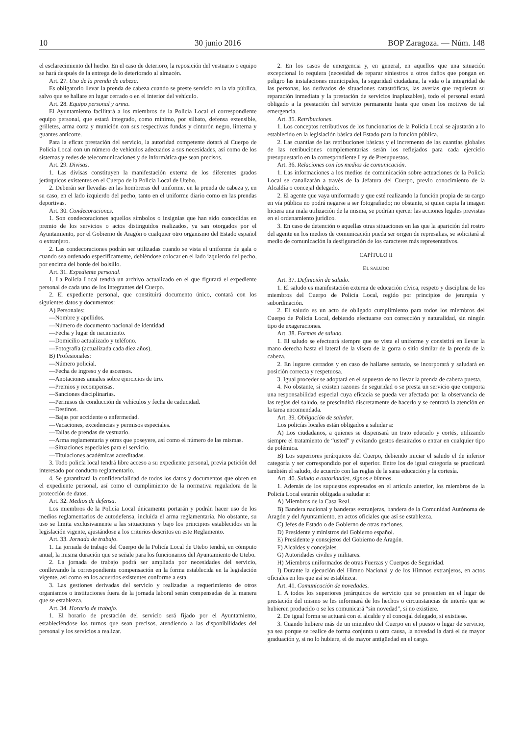10 30 junio 2016 BOP Zaragoza. — Núm. 148
el esclarecimiento del hecho. En el caso de deterioro, la reposición del vestuario o equipo se hará después de la entrega de lo deteriorado al almacén.
Art. 27. Uso de la prenda de cabeza.
Es obligatorio llevar la prenda de cabeza cuando se preste servicio en la vía pública, salvo que se hallare en lugar cerrado o en el interior del vehículo.
Art. 28. Equipo personal y arma.
El Ayuntamiento facilitará a los miembros de la Policía Local el correspondiente equipo personal, que estará integrado, como mínimo, por silbato, defensa extensible, grilletes, arma corta y munición con sus respectivas fundas y cinturón negro, linterna y guantes anticorte.
Para la eficaz prestación del servicio, la autoridad competente dotará al Cuerpo de Policía Local con un número de vehículos adecuados a sus necesidades, así como de los sistemas y redes de telecomunicaciones y de informática que sean precisos.
Art. 29. Divisas.
1. Las divisas constituyen la manifestación externa de los diferentes grados jerárquicos existentes en el Cuerpo de la Policía Local de Utebo.
2. Deberán ser llevadas en las hombreras del uniforme, en la prenda de cabeza y, en su caso, en el lado izquierdo del pecho, tanto en el uniforme diario como en las prendas deportivas.
Art. 30. Condecoraciones.
1. Son condecoraciones aquellos símbolos o insignias que han sido concedidas en premio de los servicios o actos distinguidos realizados, ya san otorgados por el Ayuntamiento, por el Gobierno de Aragón o cualquier otro organismo del Estado español o extranjero.
2. Las condecoraciones podrán ser utilizadas cuando se vista el uniforme de gala o cuando sea ordenado específicamente, debiéndose colocar en el lado izquierdo del pecho, por encima del borde del bolsillo.
Art. 31. Expediente personal.
1. La Policía Local tendrá un archivo actualizado en el que figurará el expediente personal de cada uno de los integrantes del Cuerpo.
2. El expediente personal, que constituirá documento único, contará con los siguientes datos y documentos:
A) Personales:
—Nombre y apellidos.
—Número de documento nacional de identidad.
—Fecha y lugar de nacimiento.
—Domicilio actualizado y teléfono.
—Fotografía (actualizada cada diez años).
B) Profesionales:
—Número policial.
—Fecha de ingreso y de ascensos.
—Anotaciones anuales sobre ejercicios de tiro.
—Premios y recompensas.
—Sanciones disciplinarias.
—Permisos de conducción de vehículos y fecha de caducidad.
—Destinos.
—Bajas por accidente o enfermedad.
—Vacaciones, excedencias y permisos especiales.
—Tallas de prendas de vestuario.
—Arma reglamentaria y otras que poseyere, así como el número de las mismas.
—Situaciones especiales para el servicio.
—Titulaciones académicas acreditadas.
3. Todo policía local tendrá libre acceso a su expediente personal, previa petición del interesado por conducto reglamentario.
4. Se garantizará la confidencialidad de todos los datos y documentos que obren en el expediente personal, así como el cumplimiento de la normativa reguladora de la protección de datos.
Art. 32. Medios de defensa.
Los miembros de la Policía Local únicamente portarán y podrán hacer uso de los medios reglamentarios de autodefensa, incluida el arma reglamentaria. No obstante, su uso se limita exclusivamente a las situaciones y bajo los principios establecidos en la legislación vigente, ajustándose a los criterios descritos en este Reglamento.
Art. 33. Jornada de trabajo.
1. La jornada de trabajo del Cuerpo de la Policía Local de Utebo tendrá, en cómputo anual, la misma duración que se señale para los funcionarios del Ayuntamiento de Utebo.
2. La jornada de trabajo podrá ser ampliada por necesidades del servicio, conllevando la correspondiente compensación en la forma establecida en la legislación vigente, así como en los acuerdos existentes conforme a esta.
3. Las gestiones derivadas del servicio y realizadas a requerimiento de otros organismos o instituciones fuera de la jornada laboral serán compensadas de la manera que se establezca.
Art. 34. Horario de trabajo.
1. El horario de prestación del servicio será fijado por el Ayuntamiento, estableciéndose los turnos que sean precisos, atendiendo a las disponibilidades del personal y los servicios a realizar.
2. En los casos de emergencia y, en general, en aquellos que una situación excepcional lo requiera (necesidad de reparar siniestros u otros daños que pongan en peligro las instalaciones municipales, la seguridad ciudadana, la vida o la integridad de las personas, los derivados de situaciones catastróficas, las averías que requieran su reparación inmediata y la prestación de servicios inaplazables), todo el personal estará obligado a la prestación del servicio permanente hasta que cesen los motivos de tal emergencia.
Art. 35. Retribuciones.
1. Los conceptos retributivos de los funcionarios de la Policía Local se ajustarán a lo establecido en la legislación básica del Estado para la función pública.
2. Las cuantías de las retribuciones básicas y el incremento de las cuantías globales de las retribuciones complementarias serán los reflejados para cada ejercicio presupuestario en la correspondiente Ley de Presupuestos.
Art. 36. Relaciones con los medios de comunicación.
1. Las informaciones a los medios de comunicación sobre actuaciones de la Policía Local se canalizarán a través de la Jefatura del Cuerpo, previo conocimiento de la Alcaldía o concejal delegado.
2. El agente que vaya uniformado y que esté realizando la función propia de su cargo en vía pública no podrá negarse a ser fotografiado; no obstante, si quien capta la imagen hiciera una mala utilización de la misma, se podrían ejercer las acciones legales previstas en el ordenamiento jurídico.
3. En caso de detención o aquellas otras situaciones en las que la aparición del rostro del agente en los medios de comunicación pueda ser origen de represalias, se solicitará al medio de comunicación la desfiguración de los caracteres más representativos.
CAPÍTULO II
EL SALUDO
Art. 37. Definición de saludo.
1. El saludo es manifestación externa de educación cívica, respeto y disciplina de los miembros del Cuerpo de Policía Local, regido por principios de jerarquía y subordinación.
2. El saludo es un acto de obligado cumplimiento para todos los miembros del Cuerpo de Policía Local, debiendo efectuarse con corrección y naturalidad, sin ningún tipo de exageraciones.
Art. 38. Formas de saludo.
1. El saludo se efectuará siempre que se vista el uniforme y consistirá en llevar la mano derecha hasta el lateral de la visera de la gorra o sitio similar de la prenda de la cabeza.
2. En lugares cerrados y en caso de hallarse sentado, se incorporará y saludará en posición correcta y respetuosa.
3. Igual proceder se adoptará en el supuesto de no llevar la prenda de cabeza puesta.
4. No obstante, si existen razones de seguridad o se presta un servicio que comporta una responsabilidad especial cuya eficacia se pueda ver afectada por la observancia de las reglas del saludo, se prescindirá discretamente de hacerlo y se centrará la atención en la tarea encomendada.
Art. 39. Obligación de saludar.
Los policías locales están obligados a saludar a:
A) Los ciudadanos, a quienes se dispensará un trato educado y cortés, utilizando siempre el tratamiento de “usted” y evitando gestos desairados o entrar en cualquier tipo de polémica.
B) Los superiores jerárquicos del Cuerpo, debiendo iniciar el saludo el de inferior categoría y ser correspondido por el superior. Entre los de igual categoría se practicará también el saludo, de acuerdo con las reglas de la sana educación y la cortesía.
Art. 40. Saludo a autoridades, signos e himnos.
1. Además de los supuestos expresados en el artículo anterior, los miembros de la Policía Local estarán obligada a saludar a:
A) Miembros de la Casa Real.
B) Bandera nacional y banderas extranjeras, bandera de la Comunidad Autónoma de Aragón y del Ayuntamiento, en actos oficiales que así se establezca.
C) Jefes de Estado o de Gobierno de otras naciones.
D) Presidente y ministros del Gobierno español.
E) Presidente y consejeros del Gobierno de Aragón.
F) Alcaldes y concejales.
G) Autoridades civiles y militares.
H) Miembros uniformados de otras Fuerzas y Cuerpos de Seguridad.
I) Durante la ejecución del Himno Nacional y de los Himnos extranjeros, en actos oficiales en los que así se establezca.
Art. 41. Comunicación de novedades.
1. A todos los superiores jerárquicos de servicio que se presenten en el lugar de prestación del mismo se les informará de los hechos o circunstancias de interés que se hubieren producido o se les comunicará “sin novedad”, si no existiere.
2. De igual forma se actuará con el alcalde y el concejal delegado, si existiese.
3. Cuando hubiere más de un miembro del Cuerpo en el puesto o lugar de servicio, ya sea porque se realice de forma conjunta u otra causa, la novedad la dará el de mayor graduación y, si no lo hubiere, el de mayor antigüedad en el cargo.